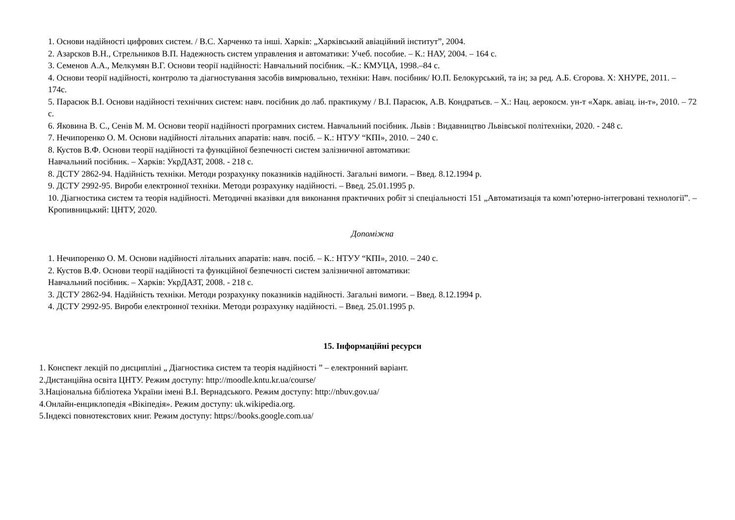1. Основи надійності цифрових систем. / В.С. Харченко та інші. Харків: „Харківський авіаційний інститут”, 2004.
2. Азарсков В.Н., Стрельников В.П. Надежность систем управления и автоматики: Учеб. пособие. – К.: НАУ, 2004. – 164 с.
3. Семенов А.А., Мелкумян В.Г. Основи теорії надійності: Навчальний посібник. –К.: КМУЦА, 1998.–84 с.
4. Основи теорії надійності, контролю та діагностування засобів вимрювально, техніки: Навч. посібник/ Ю.П. Белокурський, та ін; за ред. А.Б. Єгорова. Х: ХНУРЕ, 2011. – 174с.
5. Парасюк В.І. Основи надійності технічних систем: навч. посібник до лаб. практикуму / В.І. Парасюк, А.В. Кондратьєв. – Х.: Нац. аерокосм. ун-т «Харк. авіац. ін-т», 2010. – 72 с.
6. Яковина В. С., Сенів М. М. Основи теорії надійності програмних систем. Навчальний посібник. Львів : Видавництво Львівської політехніки, 2020. - 248 с.
7. Нечипоренко О. М. Основи надійності літальних апаратів: навч. посіб. – К.: НТУУ “КПІ», 2010. – 240 с.
8. Кустов В.Ф. Основи теорії надійності та функційної безпечності систем залізничної автоматики:
Навчальний посібник. – Харків: УкрДАЗТ, 2008. - 218 с.
8. ДСТУ 2862-94. Надійність техніки. Методи розрахунку показників надійності. Загальні вимоги. – Введ. 8.12.1994 р.
9. ДСТУ 2992-95. Вироби електронної техніки. Методи розрахунку надійності. – Введ. 25.01.1995 р.
10. Діагностика систем та теорія надійності. Методичні вказівки для виконання практичних робіт зі спеціальності 151 „Автоматизація та комп’ютерно-інтегровані технології”. – Кропивницький: ЦНТУ, 2020.
Допоміжна
1. Нечипоренко О. М. Основи надійності літальних апаратів: навч. посіб. – К.: НТУУ “КПІ», 2010. – 240 с.
2. Кустов В.Ф. Основи теорії надійності та функційної безпечності систем залізничної автоматики:
Навчальний посібник. – Харків: УкрДАЗТ, 2008. - 218 с.
3. ДСТУ 2862-94. Надійність техніки. Методи розрахунку показників надійності. Загальні вимоги. – Введ. 8.12.1994 р.
4. ДСТУ 2992-95. Вироби електронної техніки. Методи розрахунку надійності. – Введ. 25.01.1995 р.
15. Інформаційні ресурси
1. Конспект лекцій по дисципліні „ Діагностика систем та теорія надійності ” – електронний варіант.
2.Дистанційна освіта ЦНТУ. Режим доступу: http://moodle.kntu.kr.ua/course/
3.Національна бібліотека України імені В.І. Вернадського. Режим доступу: http://nbuv.gov.ua/
4.Онлайн-енциклопедія «Вікіпедія». Режим доступу: uk.wikipedia.org.
5.Індексі повнотекстових книг. Режим доступу: https://books.google.com.ua/